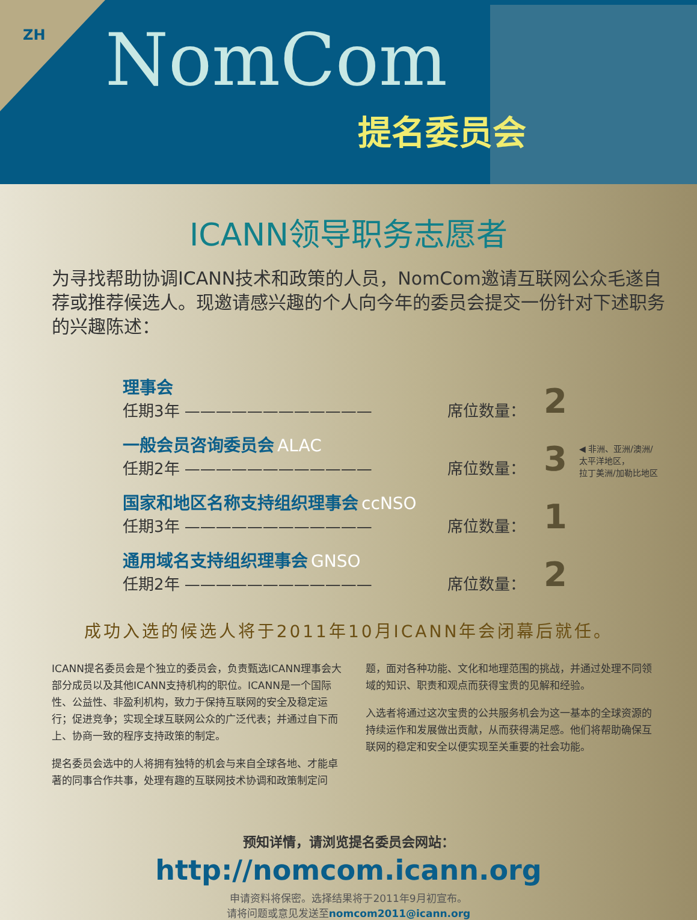ZH NomCom
提名委员会
ICANN领导职务志愿者
为寻找帮助协调ICANN技术和政策的人员，NomCom邀请互联网公众毛遂自荐或推荐候选人。现邀请感兴趣的个人向今年的委员会提交一份针对下述职务的兴趣陈述：
理事会
任期3年 ————————————
席位数量： 2
一般会员咨询委员会 ALAC
任期2年 ————————————
席位数量： 3 ◀ 非洲、亚洲/澳洲/
太平洋地区，
拉丁美洲/加勒比地区
国家和地区名称支持组织理事会 ccNSO
任期3年 ————————————
席位数量： 1
通用域名支持组织理事会 GNSO
任期2年 ————————————
席位数量： 2
成功入选的候选人将于2011年10月ICANN年会闭幕后就任。
ICANN提名委员会是个独立的委员会，负责甄选ICANN理事会大部分成员以及其他ICANN支持机构的职位。ICANN是一个国际性、公益性、非盈利机构，致力于保持互联网的安全及稳定运行；促进竞争；实现全球互联网公众的广泛代表；并通过自下而上、协商一致的程序支持政策的制定。
提名委员会选中的人将拥有独特的机会与来自全球各地、才能卓著的同事合作共事，处理有趣的互联网技术协调和政策制定问题，面对各种功能、文化和地理范围的挑战，并通过处理不同领域的知识、职责和观点而获得宝贵的见解和经验。
入选者将通过这次宝贵的公共服务机会为这一基本的全球资源的持续运作和发展做出贡献，从而获得满足感。他们将帮助确保互联网的稳定和安全以便实现至关重要的社会功能。
预知详情，请浏览提名委员会网站：
http://nomcom.icann.org
申请资料将保密。选择结果将于2011年9月初宣布。
请将问题或意见发送至nomcom2011@icann.org